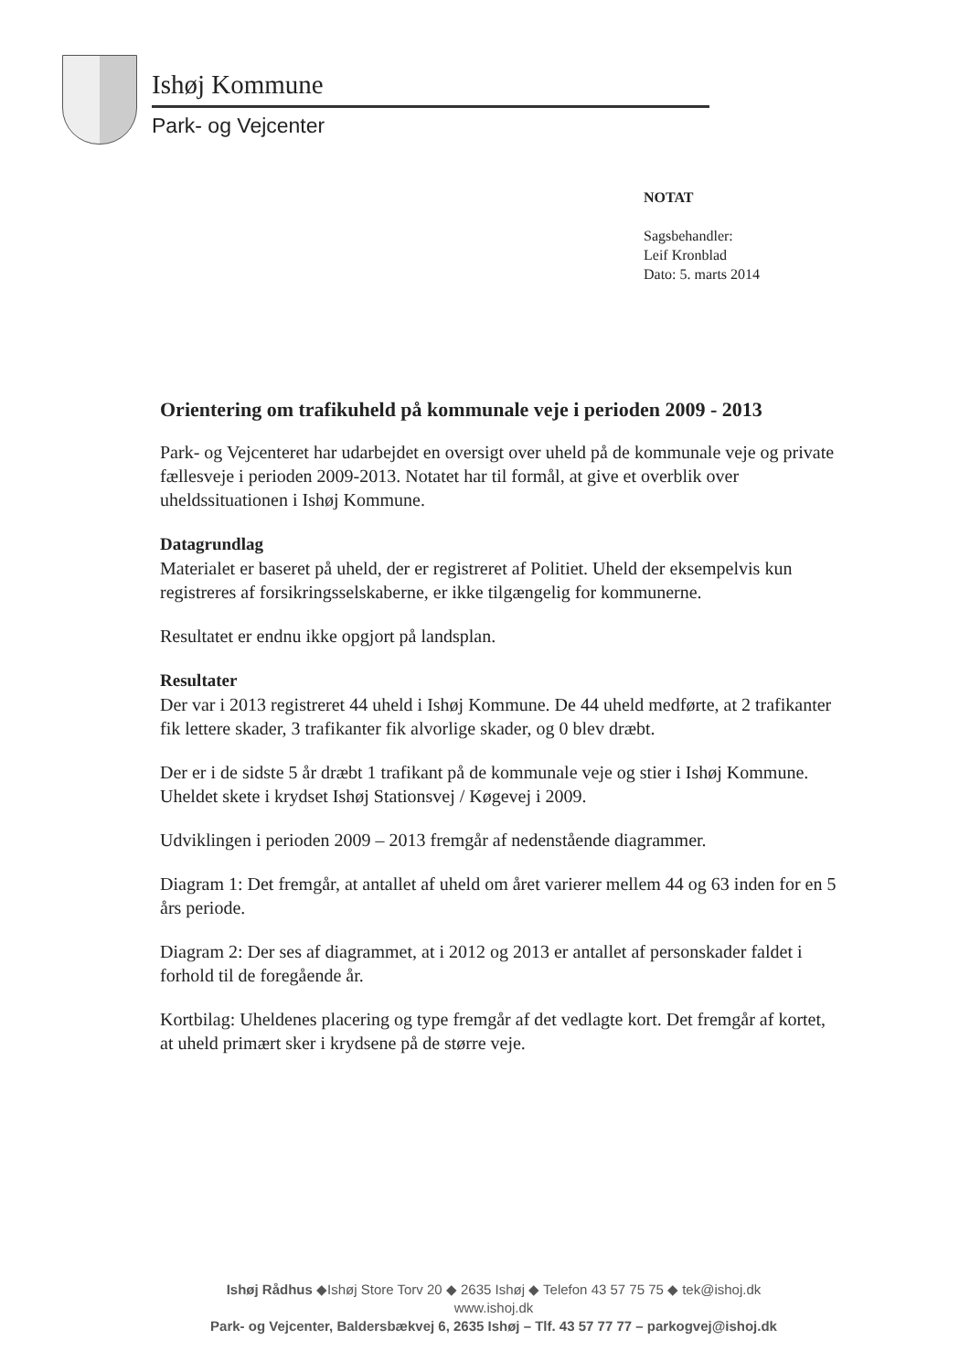Ishøj Kommune
Park- og Vejcenter
NOTAT
Sagsbehandler:
Leif Kronblad
Dato: 5. marts 2014
Orientering om trafikuheld på kommunale veje i perioden 2009 - 2013
Park- og Vejcenteret har udarbejdet en oversigt over uheld på de kommunale veje og private fællesveje i perioden 2009-2013. Notatet har til formål, at give et overblik over uheldssituationen i Ishøj Kommune.
Datagrundlag
Materialet er baseret på uheld, der er registreret af Politiet. Uheld der eksempelvis kun registreres af forsikringsselskaberne, er ikke tilgængelig for kommunerne.
Resultatet er endnu ikke opgjort på landsplan.
Resultater
Der var i 2013 registreret 44 uheld i Ishøj Kommune. De 44 uheld medførte, at 2 trafikanter fik lettere skader, 3 trafikanter fik alvorlige skader, og 0 blev dræbt.
Der er i de sidste 5 år dræbt 1 trafikant på de kommunale veje og stier i Ishøj Kommune. Uheldet skete i krydset Ishøj Stationsvej / Køgevej i 2009.
Udviklingen i perioden 2009 – 2013 fremgår af nedenstående diagrammer.
Diagram 1: Det fremgår, at antallet af uheld om året varierer mellem 44 og 63 inden for en 5 års periode.
Diagram 2: Der ses af diagrammet, at i 2012 og 2013 er antallet af personskader faldet i forhold til de foregående år.
Kortbilag: Uheldenes placering og type fremgår af det vedlagte kort. Det fremgår af kortet, at uheld primært sker i krydsene på de større veje.
Ishøj Rådhus ◆Ishøj Store Torv 20 ◆ 2635 Ishøj ◆ Telefon 43 57 75 75 ◆ tek@ishoj.dk
www.ishoj.dk
Park- og Vejcenter, Baldersbækvej 6, 2635 Ishøj – Tlf. 43 57 77 77 – parkogvej@ishoj.dk